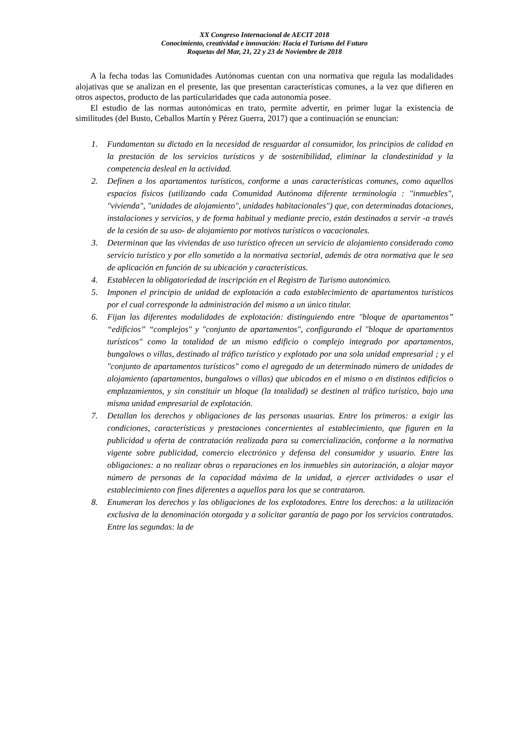XX Congreso Internacional de AECIT 2018
Conocimiento, creatividad e innovación: Hacia el Turismo del Futuro
Roquetas del Mar, 21, 22 y 23 de Noviembre de 2018
A la fecha todas las Comunidades Autónomas cuentan con una normativa que regula las modalidades alojativas que se analizan en el presente, las que presentan características comunes, a la vez que difieren en otros aspectos, producto de las particularidades que cada autonomía posee.
El estudio de las normas autonómicas en trato, permite advertir, en primer lugar la existencia de similitudes (del Busto, Ceballos Martín y Pérez Guerra, 2017) que a continuación se enuncian:
1. Fundamentan su dictado en la necesidad de resguardar al consumidor, los principios de calidad en la prestación de los servicios turísticos y de sostenibilidad, eliminar la clandestinidad y la competencia desleal en la actividad.
2. Definen a los apartamentos turísticos, conforme a unas características comunes, como aquellos espacios físicos (utilizando cada Comunidad Autónoma diferente terminología : "inmuebles", "vivienda", "unidades de alojamiento", unidades habitacionales") que, con determinadas dotaciones, instalaciones y servicios, y de forma habitual y mediante precio, están destinados a servir -a través de la cesión de su uso- de alojamiento por motivos turísticos o vacacionales.
3. Determinan que las viviendas de uso turístico ofrecen un servicio de alojamiento considerado como servicio turístico y por ello sometido a la normativa sectorial, además de otra normativa que le sea de aplicación en función de su ubicación y características.
4. Establecen la obligatoriedad de inscripción en el Registro de Turismo autonómico.
5. Imponen el principio de unidad de explotación a cada establecimiento de apartamentos turísticos por el cual corresponde la administración del mismo a un único titular.
6. Fijan las diferentes modalidades de explotación: distinguiendo entre "bloque de apartamentos” “edificios” “complejos" y "conjunto de apartamentos", configurando el "bloque de apartamentos turísticos" como la totalidad de un mismo edificio o complejo integrado por apartamentos, bungalows o villas, destinado al tráfico turístico y explotado por una sola unidad empresarial ; y el "conjunto de apartamentos turísticos" como el agregado de un determinado número de unidades de alojamiento (apartamentos, bungalows o villas) que ubicados en el mismo o en distintos edificios o emplazamientos, y sin constituir un bloque (la totalidad) se destinen al tráfico turístico, bajo una misma unidad empresarial de explotación.
7. Detallan los derechos y obligaciones de las personas usuarias. Entre los primeros: a exigir las condiciones, características y prestaciones concernientes al establecimiento, que figuren en la publicidad u oferta de contratación realizada para su comercialización, conforme a la normativa vigente sobre publicidad, comercio electrónico y defensa del consumidor y usuario. Entre las obligaciones: a no realizar obras o reparaciones en los inmuebles sin autorización, a alojar mayor número de personas de la capacidad máxima de la unidad, a ejercer actividades o usar el establecimiento con fines diferentes a aquellos para los que se contrataron.
8. Enumeran los derechos y las obligaciones de los explotadores. Entre los derechos: a la utilización exclusiva de la denominación otorgada y a solicitar garantía de pago por los servicios contratados. Entre las segundas: la de